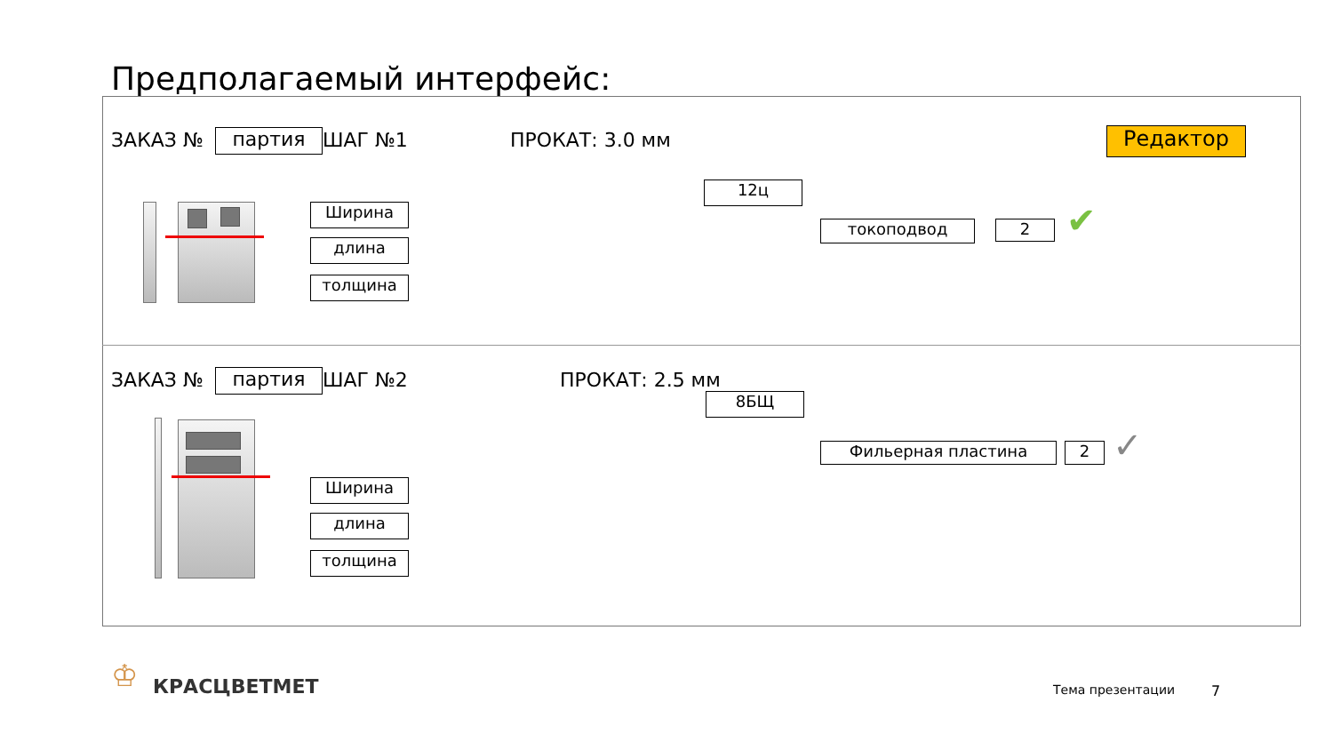Предполагаемый интерфейс:
ЗАКАЗ № партия ШАГ №1 ПРОКАТ: 3.0 мм Редактор
Ширина
длина
толщина
12ц
токоподвод 2 ✔
ЗАКАЗ № партия ШАГ №2 ПРОКАТ: 2.5 мм
Ширина
длина
толщина
8БЩ
Фильерная пластина 2 ✓
♔ КРАСЦВЕТМЕТ Тема презентации 7